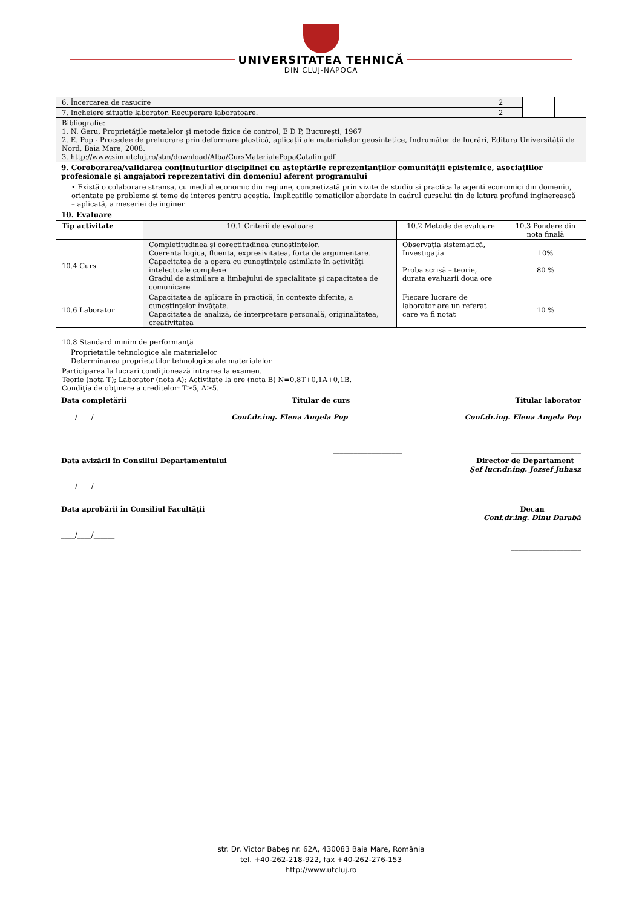UNIVERSITATEA TEHNICĂ
DIN CLUJ-NAPOCA
| 6. Încercarea de rasucire | 2 | | |
| 7. Incheiere situatie laborator. Recuperare laboratoare. | 2 | | |
| Bibliografie: 1. N. Geru, Proprietăţile metalelor şi metode fizice de control, E D P, Bucureşti, 1967 2. E. Pop - Procedee de prelucrare prin deformare plastică, aplicaţii ale materialelor geosintetice, Indrumător de lucrări, Editura Universităţii de Nord, Baia Mare, 2008. 3. http://www.sim.utcluj.ro/stm/download/Alba/CursMaterialePopaCatalin.pdf | | | |
9. Coroborarea/validarea conţinuturilor disciplinei cu aşteptările reprezentanţilor comunităţii epistemice, asociaţiilor profesionale şi angajatori reprezentativi din domeniul aferent programului
| • Există o colaborare stransa, cu mediul economic din regiune, concretizată prin vizite de studiu si practica la agenti economici din domeniu, orientate pe probleme şi teme de interes pentru aceştia. Implicatiile tematicilor abordate in cadrul cursului ţin de latura profund inginerească – aplicată, a meseriei de inginer. |
10. Evaluare
| Tip activitate | 10.1 Criterii de evaluare | 10.2 Metode de evaluare | 10.3 Pondere din nota finală |
| --- | --- | --- | --- |
| 10.4 Curs | Completitudinea şi corectitudinea cunoştinţelor. Coerenta logica, fluenta, expresivitatea, forta de argumentare. Capacitatea de a opera cu cunoştinţele asimilate în activităţi intelectuale complexe Gradul de asimilare a limbajului de specialitate şi capacitatea de comunicare | Observaţia sistematică, Investigaţia Proba scrisă – teorie, durata evaluarii doua ore | 10% 80 % |
| 10.6 Laborator | Capacitatea de aplicare în practică, în contexte diferite, a cunoştinţelor învăţate. Capacitatea de analiză, de interpretare personală, originalitatea, creativitatea | Fiecare lucrare de laborator are un referat care va fi notat | 10 % |
| 10.8 Standard minim de performanţă |
| Proprietatile tehnologice ale materialelor Determinarea proprietatilor tehnologice ale materialelor |
| Participarea la lucrari condiţionează intrarea la examen. Teorie (nota T); Laborator (nota A); Activitate la ore (nota B) N=0,8T+0,1A+0,1B. Condiţia de obţinere a creditelor: T≥5, A≥5. |
Data completării Titular de curs Titular laborator
____/____/______ Conf.dr.ing. Elena Angela Pop Conf.dr.ing. Elena Angela Pop
____________________ ____________________
Data avizării în Consiliul Departamentului Director de Departament
Şef lucr.dr.ing. Jozsef Juhasz
____/____/______ ____________________
Data aprobării în Consiliul Facultăţii Decan
Conf.dr.ing. Dinu Darabă
____/____/______ ____________________
str. Dr. Victor Babeş nr. 62A, 430083 Baia Mare, România
tel. +40-262-218-922, fax +40-262-276-153
http://www.utcluj.ro